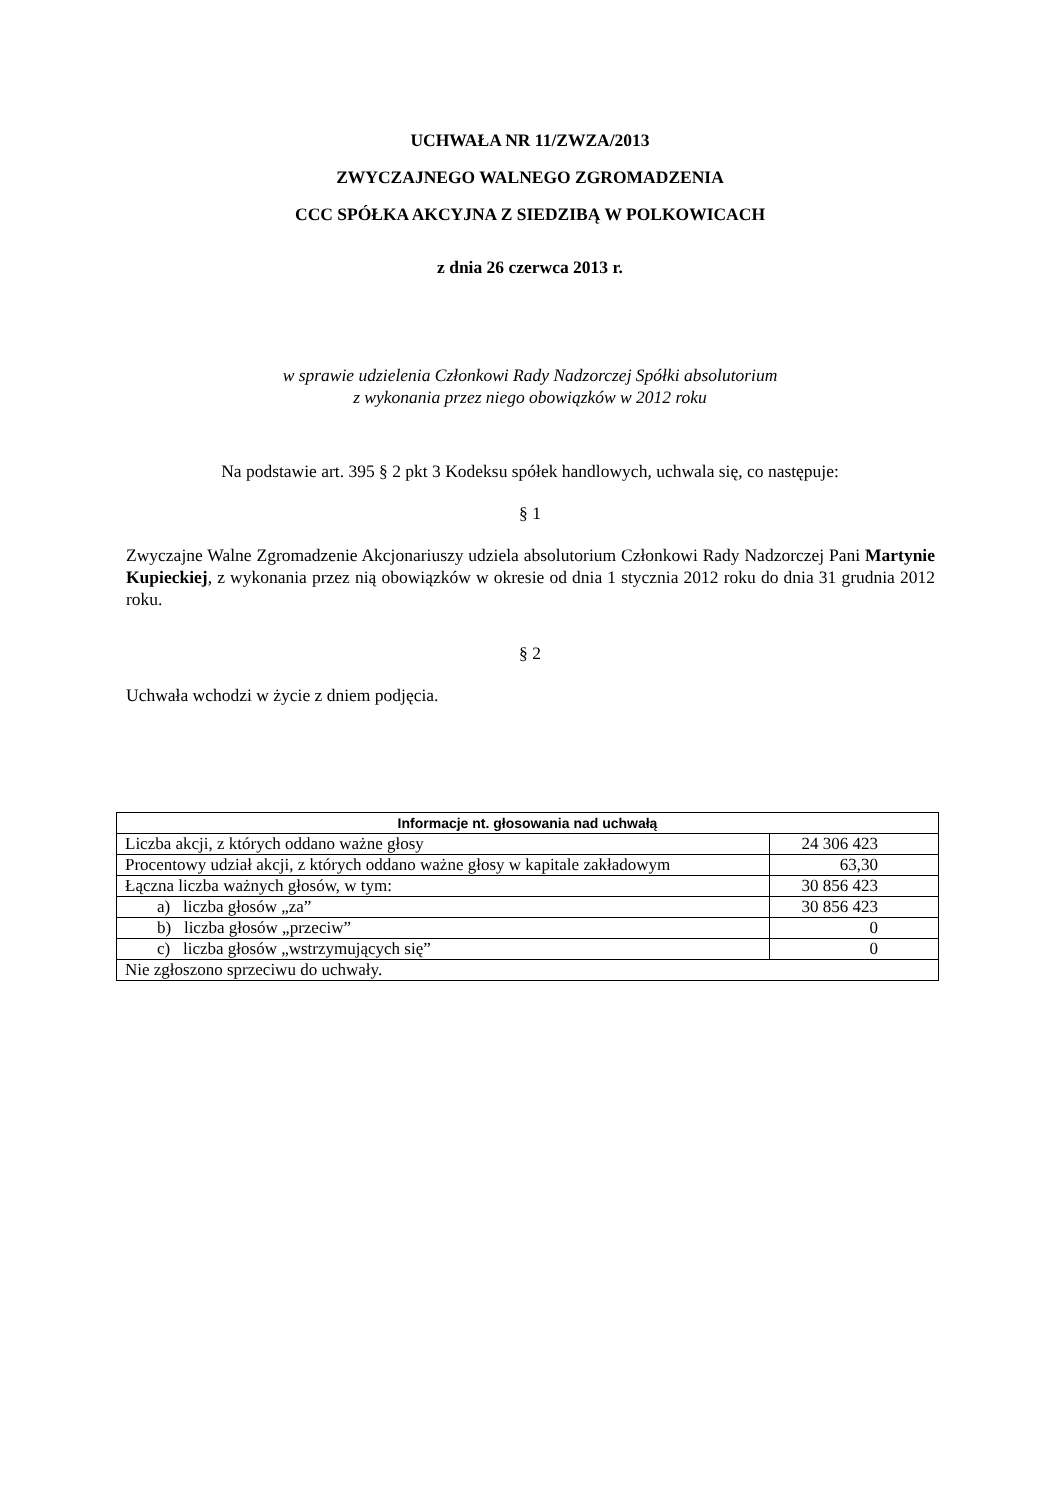UCHWAŁA NR 11/ZWZA/2013
ZWYCZAJNEGO WALNEGO ZGROMADZENIA
CCC SPÓŁKA AKCYJNA Z SIEDZIBĄ W POLKOWICACH
z dnia 26 czerwca 2013 r.
w sprawie udzielenia Członkowi Rady Nadzorczej Spółki absolutorium
z wykonania przez niego obowiązków w 2012 roku
Na podstawie art. 395 § 2 pkt 3 Kodeksu spółek handlowych, uchwala się, co następuje:
§ 1
Zwyczajne Walne Zgromadzenie Akcjonariuszy udziela absolutorium Członkowi Rady Nadzorczej Pani Martynie Kupieckiej, z wykonania przez nią obowiązków w okresie od dnia 1 stycznia 2012 roku do dnia 31 grudnia 2012 roku.
§ 2
Uchwała wchodzi w życie z dniem podjęcia.
| Informacje nt. głosowania nad uchwałą | |
| --- | --- |
| Liczba akcji, z których oddano ważne głosy | 24 306 423 |
| Procentowy udział akcji, z których oddano ważne głosy w kapitale zakładowym | 63,30 |
| Łączna liczba ważnych głosów, w tym: | 30 856 423 |
| a) liczba głosów „za” | 30 856 423 |
| b) liczba głosów „przeciw” | 0 |
| c) liczba głosów „wstrzymujących się” | 0 |
| Nie zgłoszono sprzeciwu do uchwały. | |